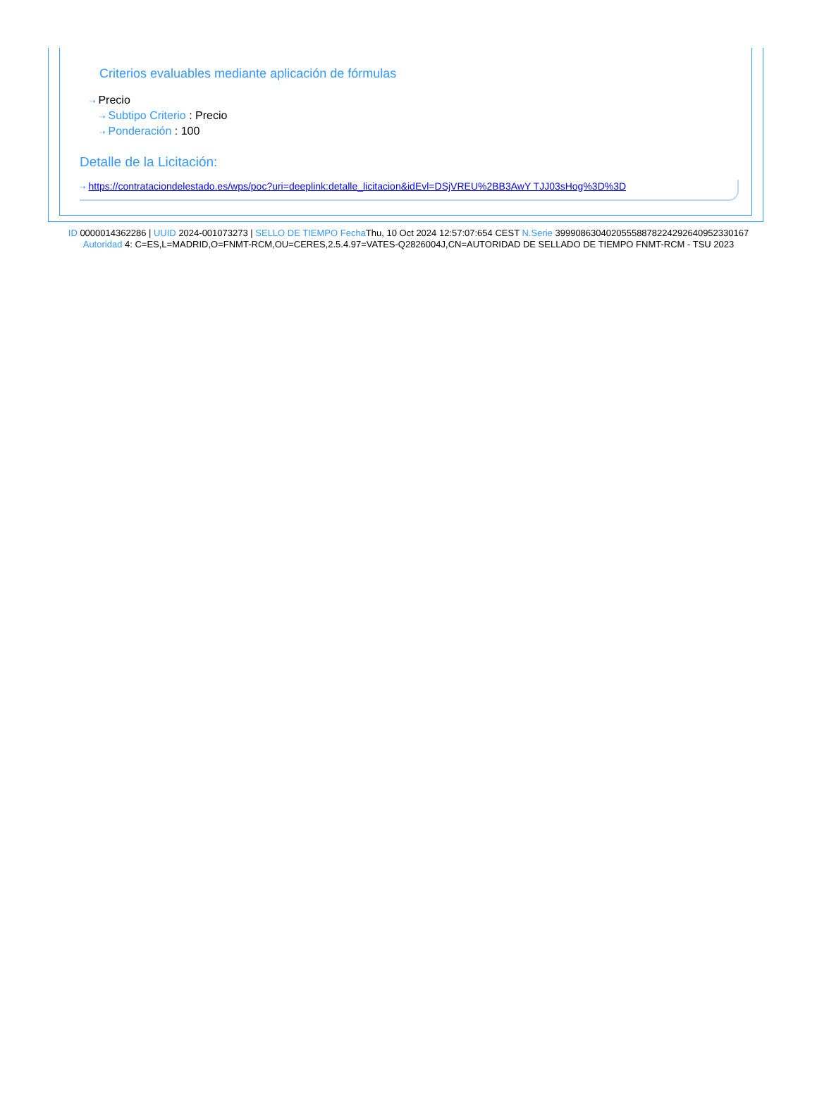Criterios evaluables mediante aplicación de fórmulas
⇢ Precio
⇢ Subtipo Criterio : Precio
⇢ Ponderación : 100
Detalle de la Licitación:
⇢ https://contrataciondelestado.es/wps/poc?uri=deeplink:detalle_licitacion&idEvl=DSjVREU%2BB3AwY TJJ03sHog%3D%3D
ID 0000014362286 | UUID 2024-001073273 | SELLO DE TIEMPO Fecha Thu, 10 Oct 2024 12:57:07:654 CEST N.Serie 39990863040205558878224292640952330167 Autoridad 4: C=ES,L=MADRID,O=FNMT-RCM,OU=CERES,2.5.4.97=VATES-Q2826004J,CN=AUTORIDAD DE SELLADO DE TIEMPO FNMT-RCM - TSU 2023